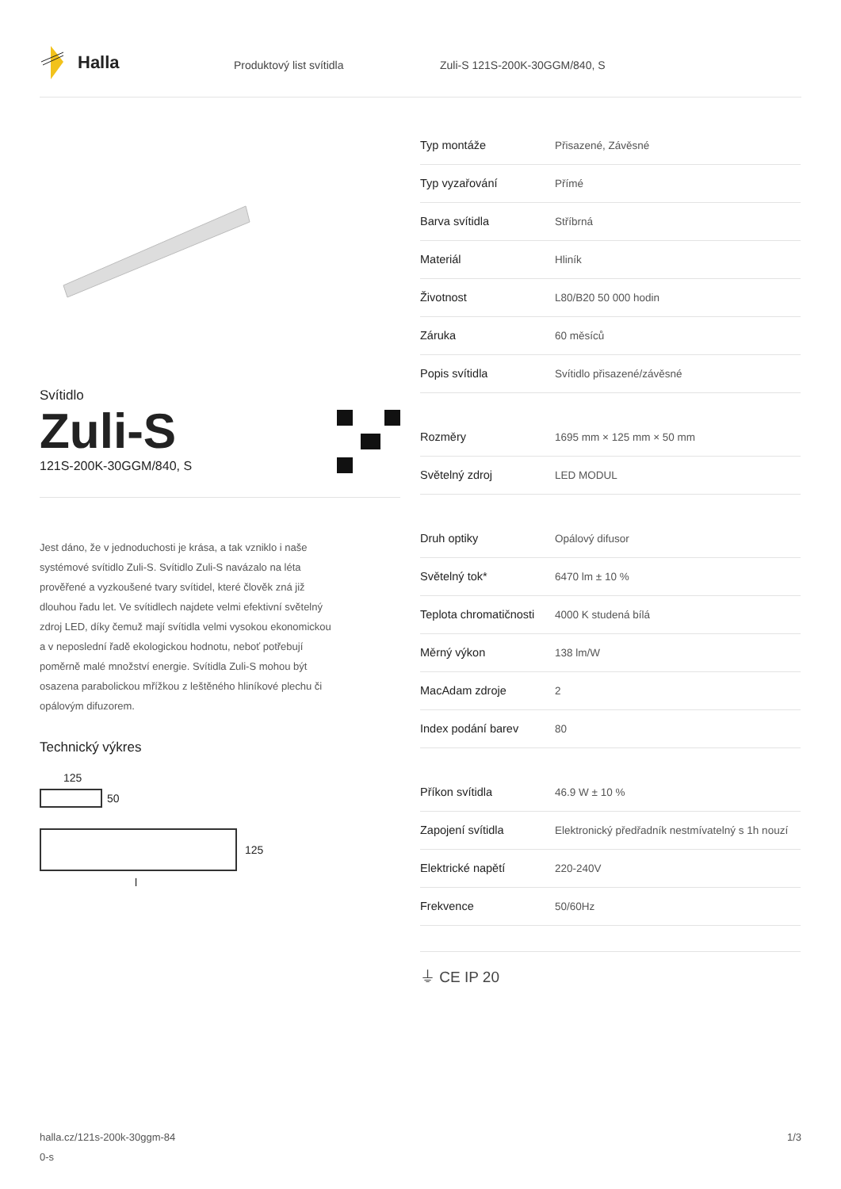Halla
Produktový list svítidla Zuli-S 121S-200K-30GGM/840, S
Svítidlo
Zuli-S
121S-200K-30GGM/840, S
Jest dáno, že v jednoduchosti je krása, a tak vzniklo i naše systémové svítidlo Zuli-S. Svítidlo Zuli-S navázalo na léta prověřené a vyzkoušené tvary svítidel, které člověk zná již dlouhou řadu let. Ve svítidlech najdete velmi efektivní světelný zdroj LED, díky čemuž mají svítidla velmi vysokou ekonomickou a v neposlední řadě ekologickou hodnotu, neboť potřebují poměrně malé množství energie. Svítidla Zuli-S mohou být osazena parabolickou mřížkou z leštěného hliníkové plechu či opálovým difuzorem.
Technický výkres
125
50
125
l
| Typ montáže | Přisazené, Závěsné |
| Typ vyzařování | Přímé |
| Barva svítidla | Stříbrná |
| Materiál | Hliník |
| Životnost | L80/B20 50 000 hodin |
| Záruka | 60 měsíců |
| Popis svítidla | Svítidlo přisazené/závěsné |
| Rozměry | 1695 mm × 125 mm × 50 mm |
| Světelný zdroj | LED MODUL |
| Druh optiky | Opálový difusor |
| Světelný tok* | 6470 lm ± 10 % |
| Teplota chromatičnosti | 4000 K studená bílá |
| Měrný výkon | 138 lm/W |
| MacAdam zdroje | 2 |
| Index podání barev | 80 |
| Příkon svítidla | 46.9 W ± 10 % |
| Zapojení svítidla | Elektronický předřadník nestmívatelný s 1h nouzí |
| Elektrické napětí | 220-240V |
| Frekvence | 50/60Hz |
⏚ CE IP 20
halla.cz/121s-200k-30ggm-84
0-s
1/3